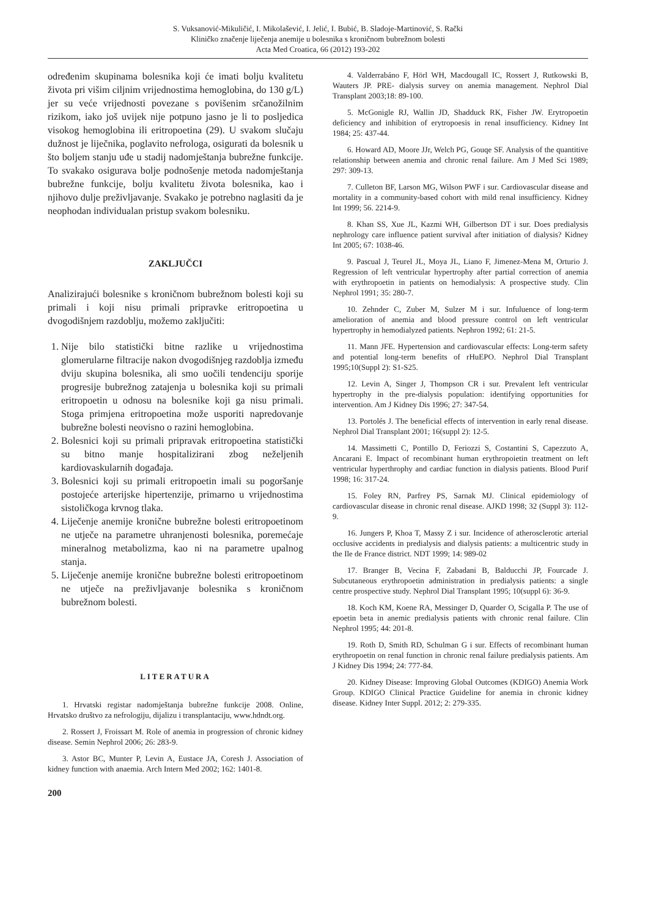S. Vuksanović-Mikuličić, I. Mikolašević, I. Jelić, I. Bubić, B. Sladoje-Martinović, S. Rački
Kliničko značenje liječenja anemije u bolesnika s kroničnom bubrežnom bolesti
Acta Med Croatica, 66 (2012) 193-202
određenim skupinama bolesnika koji će imati bolju kvalitetu života pri višim ciljnim vrijednostima hemoglobina, do 130 g/L) jer su veće vrijednosti povezane s povišenim srčanožilnim rizikom, iako još uvijek nije potpuno jasno je li to posljedica visokog hemoglobina ili eritropoetina (29). U svakom slučaju dužnost je liječnika, poglavito nefrologa, osigurati da bolesnik u što boljem stanju uđe u stadij nadomještanja bubrežne funkcije. To svakako osigurava bolje podnošenje metoda nadomještanja bubrežne funkcije, bolju kvalitetu života bolesnika, kao i njihovo dulje preživljavanje. Svakako je potrebno naglasiti da je neophodan individualan pristup svakom bolesniku.
ZAKLJUČCI
Analizirajući bolesnike s kroničnom bubrežnom bolesti koji su primali i koji nisu primali pripravke eritropoetina u dvogodišnjem razdoblju, možemo zaključiti:
1. Nije bilo statistički bitne razlike u vrijednostima glomerularne filtracije nakon dvogodišnjeg razdoblja između dviju skupina bolesnika, ali smo uočili tendenciju sporije progresije bubrežnog zatajenja u bolesnika koji su primali eritropoetin u odnosu na bolesnike koji ga nisu primali. Stoga primjena eritropoetina može usporiti napredovanje bubrežne bolesti neovisno o razini hemoglobina.
2. Bolesnici koji su primali pripravak eritropoetina statistički su bitno manje hospitalizirani zbog neželjenih kardiovaskularnih događaja.
3. Bolesnici koji su primali eritropoetin imali su pogoršanje postojeće arterijske hipertenzije, primarno u vrijednostima sistoličkoga krvnog tlaka.
4. Liječenje anemije kronične bubrežne bolesti eritropoetinom ne utječe na parametre uhranjenosti bolesnika, poremećaje mineralnog metabolizma, kao ni na parametre upalnog stanja.
5. Liječenje anemije kronične bubrežne bolesti eritropoetinom ne utječe na preživljavanje bolesnika s kroničnom bubrežnom bolesti.
LITERATURA
1. Hrvatski registar nadomještanja bubrežne funkcije 2008. Online, Hrvatsko društvo za nefrologiju, dijalizu i transplantaciju, www.hdndt.org.
2. Rossert J, Froissart M. Role of anemia in progression of chronic kidney disease. Semin Nephrol 2006; 26: 283-9.
3. Astor BC, Munter P, Levin A, Eustace JA, Coresh J. Association of kidney function with anaemia. Arch Intern Med 2002; 162: 1401-8.
200
4. Valderrabáno F, Hörl WH, Macdougall IC, Rossert J, Rutkowski B, Wauters JP. PRE- dialysis survey on anemia management. Nephrol Dial Transplant 2003;18: 89-100.
5. McGonigle RJ, Wallin JD, Shadduck RK, Fisher JW. Erytropoetin deficiency and inhibition of erytropoesis in renal insufficiency. Kidney Int 1984; 25: 437-44.
6. Howard AD, Moore JJr, Welch PG, Gouqe SF. Analysis of the quantitive relationship between anemia and chronic renal failure. Am J Med Sci 1989; 297: 309-13.
7. Culleton BF, Larson MG, Wilson PWF i sur. Cardiovascular disease and mortality in a community-based cohort with mild renal insufficiency. Kidney Int 1999; 56. 2214-9.
8. Khan SS, Xue JL, Kazmi WH, Gilbertson DT i sur. Does predialysis nephrology care influence patient survival after initiation of dialysis? Kidney Int 2005; 67: 1038-46.
9. Pascual J, Teurel JL, Moya JL, Liano F, Jimenez-Mena M, Orturio J. Regression of left ventricular hypertrophy after partial correction of anemia with erythropoetin in patients on hemodialysis: A prospective study. Clin Nephrol 1991; 35: 280-7.
10. Zehnder C, Zuber M, Sulzer M i sur. Infuluence of long-term amelioration of anemia and blood pressure control on left ventricular hypertrophy in hemodialyzed patients. Nephron 1992; 61: 21-5.
11. Mann JFE. Hypertension and cardiovascular effects: Long-term safety and potential long-term benefits of rHuEPO. Nephrol Dial Transplant 1995;10(Suppl 2): S1-S25.
12. Levin A, Singer J, Thompson CR i sur. Prevalent left ventricular hypertrophy in the pre-dialysis population: identifying opportunities for intervention. Am J Kidney Dis 1996; 27: 347-54.
13. Portolés J. The beneficial effects of intervention in early renal disease. Nephrol Dial Transplant 2001; 16(suppl 2): 12-5.
14. Massimetti C, Pontillo D, Feriozzi S, Costantini S, Capezzuto A, Ancarani E. Impact of recombinant human erythropoietin treatment on left ventricular hyperthrophy and cardiac function in dialysis patients. Blood Purif 1998; 16: 317-24.
15. Foley RN, Parfrey PS, Sarnak MJ. Clinical epidemiology of cardiovascular disease in chronic renal disease. AJKD 1998; 32 (Suppl 3): 112-9.
16. Jungers P, Khoa T, Massy Z i sur. Incidence of atherosclerotic arterial occlusive accidents in predialysis and dialysis patients: a multicentric study in the Ile de France district. NDT 1999; 14: 989-02
17. Branger B, Vecina F, Zabadani B, Balducchi JP, Fourcade J. Subcutaneous erythropoetin administration in predialysis patients: a single centre prospective study. Nephrol Dial Transplant 1995; 10(suppl 6): 36-9.
18. Koch KM, Koene RA, Messinger D, Quarder O, Scigalla P. The use of epoetin beta in anemic predialysis patients with chronic renal failure. Clin Nephrol 1995; 44: 201-8.
19. Roth D, Smith RD, Schulman G i sur. Effects of recombinant human erythropoetin on renal function in chronic renal failure predialysis patients. Am J Kidney Dis 1994; 24: 777-84.
20. Kidney Disease: Improving Global Outcomes (KDIGO) Anemia Work Group. KDIGO Clinical Practice Guideline for anemia in chronic kidney disease. Kidney Inter Suppl. 2012; 2: 279-335.